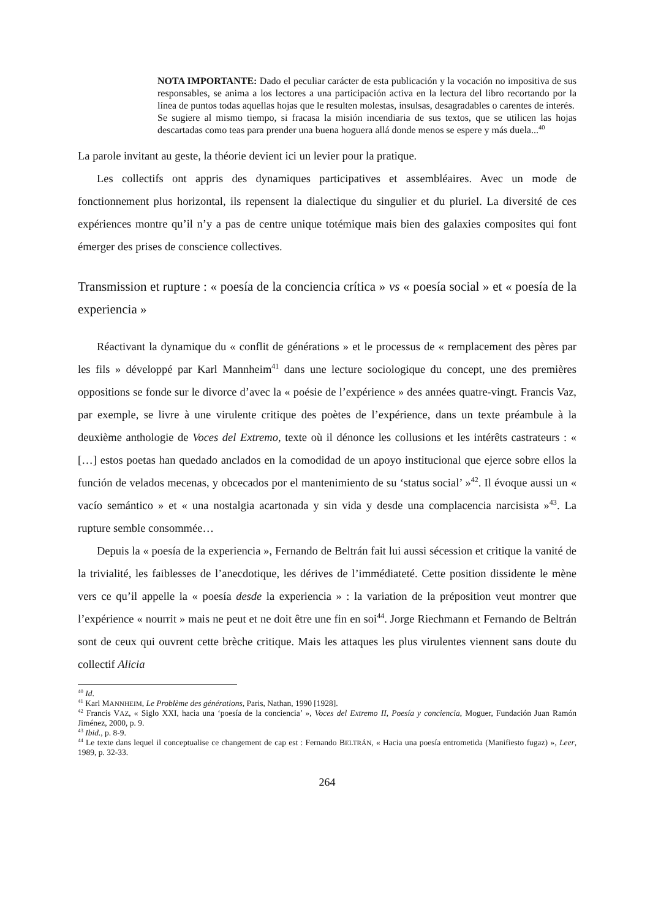NOTA IMPORTANTE: Dado el peculiar carácter de esta publicación y la vocación no impositiva de sus responsables, se anima a los lectores a una participación activa en la lectura del libro recortando por la línea de puntos todas aquellas hojas que le resulten molestas, insulsas, desagradables o carentes de interés.
Se sugiere al mismo tiempo, si fracasa la misión incendiaria de sus textos, que se utilicen las hojas descartadas como teas para prender una buena hoguera allá donde menos se espere y más duela...<sup>40</sup>
La parole invitant au geste, la théorie devient ici un levier pour la pratique.
Les collectifs ont appris des dynamiques participatives et assembléaires. Avec un mode de fonctionnement plus horizontal, ils repensent la dialectique du singulier et du pluriel. La diversité de ces expériences montre qu’il n’y a pas de centre unique totémique mais bien des galaxies composites qui font émerger des prises de conscience collectives.
Transmission et rupture : « poesía de la conciencia crítica » vs « poesía social » et « poesía de la experiencia »
Réactivant la dynamique du « conflit de générations » et le processus de « remplacement des pères par les fils » développé par Karl Mannheim<sup>41</sup> dans une lecture sociologique du concept, une des premières oppositions se fonde sur le divorce d’avec la « poésie de l’expérience » des années quatre-vingt. Francis Vaz, par exemple, se livre à une virulente critique des poètes de l’expérience, dans un texte préambule à la deuxième anthologie de Voces del Extremo, texte où il dénonce les collusions et les intérêts castrateurs : « […] estos poetas han quedado anclados en la comodidad de un apoyo institucional que ejerce sobre ellos la función de velados mecenas, y obcecados por el mantenimiento de su ‘status social’ »<sup>42</sup>. Il évoque aussi un « vacío semántico » et « una nostalgia acartonada y sin vida y desde una complacencia narcisista »<sup>43</sup>. La rupture semble consommée…
Depuis la « poesía de la experiencia », Fernando de Beltrán fait lui aussi sécession et critique la vanité de la trivialité, les faiblesses de l’anecdotique, les dérives de l’immédiateté. Cette position dissidente le mène vers ce qu’il appelle la « poesía desde la experiencia » : la variation de la préposition veut montrer que l’expérience « nourrit » mais ne peut et ne doit être une fin en soi<sup>44</sup>. Jorge Riechmann et Fernando de Beltrán sont de ceux qui ouvrent cette brèche critique. Mais les attaques les plus virulentes viennent sans doute du collectif Alicia
<sup>40</sup> Id.
<sup>41</sup> Karl MANNHEIM, Le Problème des générations, Paris, Nathan, 1990 [1928].
<sup>42</sup> Francis VAZ, « Siglo XXI, hacia una ‘poesía de la conciencia’ », Voces del Extremo II, Poesía y conciencia, Moguer, Fundación Juan Ramón Jiménez, 2000, p. 9.
<sup>43</sup> Ibid., p. 8-9.
<sup>44</sup> Le texte dans lequel il conceptualise ce changement de cap est : Fernando BELTRÁN, « Hacia una poesía entrometida (Manifiesto fugaz) », Leer, 1989, p. 32-33.
264